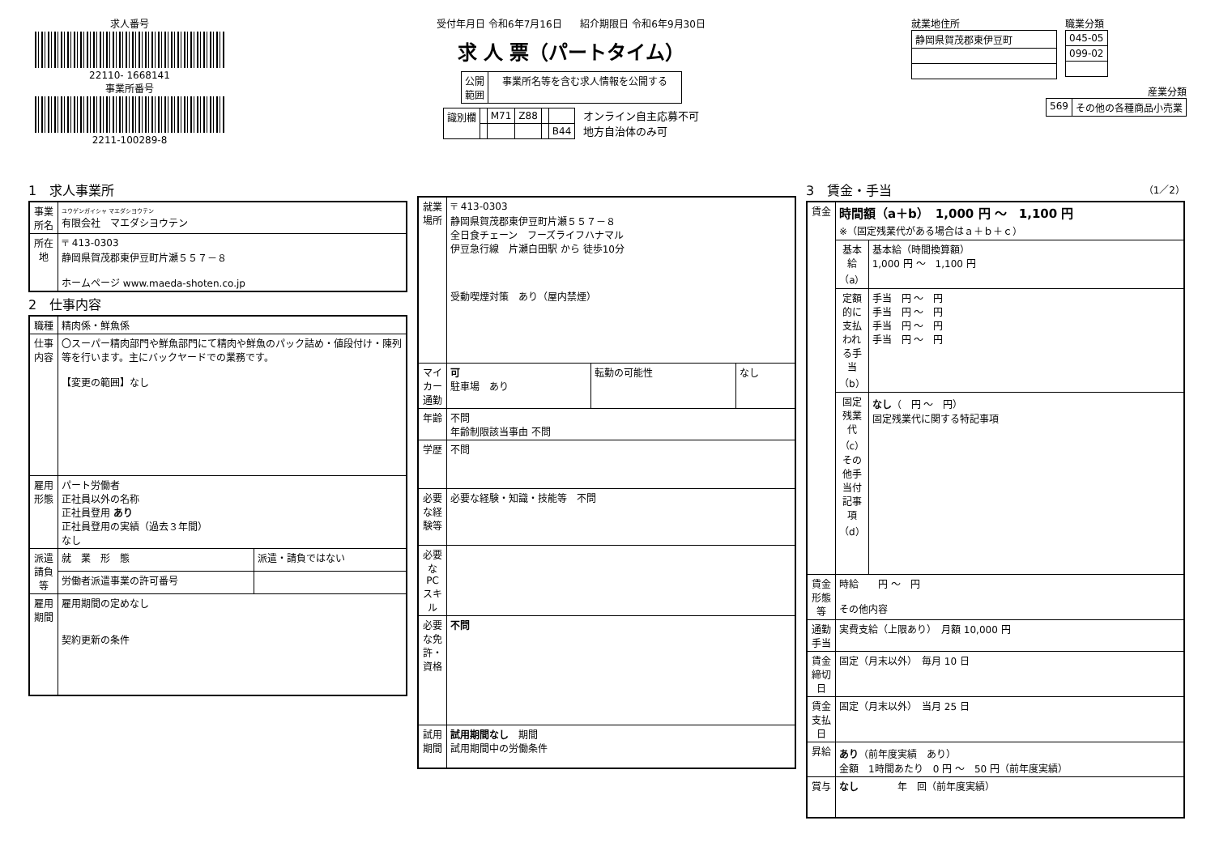求人番号
22110- 1668141
事業所番号
2211-100289-8
受付年月日 令和6年7月16日 紹介期限日 令和6年9月30日
求 人 票（パートタイム）
| 公開 範囲 | 事業所名等を含む求人情報を公開する |
| 識別欄 | | M71 | Z88 | | |
| | | | | | B44 |
オンライン自主応募不可
地方自治体のみ可
就業地住所
| 静岡県賀茂郡東伊豆町 |
職業分類
| 045-05 |
| 099-02 |
産業分類
| 569 | その他の各種商品小売業 |
1　求人事業所
| 事業所名 | ユウゲンガイシャ マエダシヨウテン 有限会社 マエダシヨウテン |
| 所在地 | 〒 413-0303 静岡県賀茂郡東伊豆町片瀬５５７－８ ホームページ www.maeda-shoten.co.jp |
2　仕事内容
| 職種 | 精肉係・鮮魚係 | |
| 仕事内容 | 〇スーパー精肉部門や鮮魚部門にて精肉や鮮魚のパック詰め・値段付け・陳列等を行います。主にバックヤードでの業務です。 【変更の範囲】なし | |
| 雇用形態 | パート労働者 正社員以外の名称 正社員登用 あり 正社員登用の実績（過去３年間） なし | |
| 派遣請負等 | 就 業 形 態 | 派遣・請負ではない |
| | 労働者派遣事業の許可番号 | |
| 雇用期間 | 雇用期間の定めなし 契約更新の条件 | |
| 就業場所 | 〒 413-0303 静岡県賀茂郡東伊豆町片瀬５５７－８ 全日食チェーン フーズライフハナマル 伊豆急行線 片瀬白田駅 から 徒歩10分 受動喫煙対策 あり（屋内禁煙） | | |
| マイカー通勤 | 可 駐車場 あり | 転勤の可能性 | なし |
| 年齢 | 不問 年齢制限該当事由 不問 | | |
| 学歴 | 不問 | | |
| 必要な経験等 | 必要な経験・知識・技能等 不問 | | |
| 必要なPCスキル | | | |
| 必要な免許・資格 | 不問 | | |
| 試用期間 | 試用期間なし 期間 試用期間中の労働条件 | | |
3　賃金・手当 （1／2）
| 賃金 | 時間額（a＋b） 1,000 円 ～ 1,100 円 ※（固定残業代がある場合はａ＋ｂ＋ｃ） | |
| | 基本給（a） | 基本給（時間換算額） 1,000 円 ～ 1,100 円 |
| | 定額的に支払われる手当（b） | 手当 円 ～ 円 手当 円 ～ 円 手当 円 ～ 円 手当 円 ～ 円 |
| | 固定残業代（c） その他手当付記事項（d） | なし （ 円 ～ 円） 固定残業代に関する特記事項 |
| 賃金形態等 | 時給 円 ～ 円 その他内容 | |
| 通勤手当 | 実費支給（上限あり） 月額 10,000 円 | |
| 賃金締切日 | 固定（月末以外） 毎月 10 日 | |
| 賃金支払日 | 固定（月末以外） 当月 25 日 | |
| 昇給 | あり （前年度実績 あり） 金額 1時間あたり 0 円 ～ 50 円（前年度実績） | |
| 賞与 | なし 年 回（前年度実績） | |